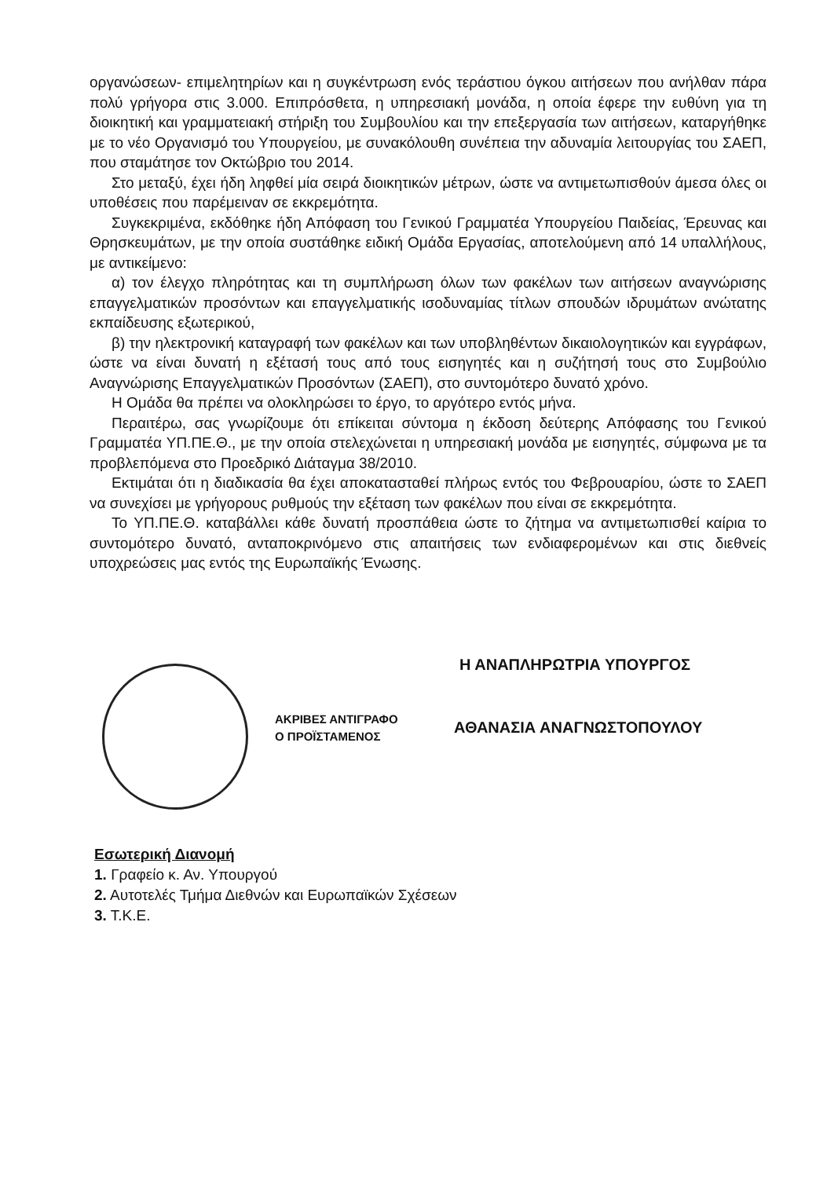οργανώσεων- επιμελητηρίων και η συγκέντρωση ενός τεράστιου όγκου αιτήσεων που ανήλθαν πάρα πολύ γρήγορα στις 3.000. Επιπρόσθετα, η υπηρεσιακή μονάδα, η οποία έφερε την ευθύνη για τη διοικητική και γραμματειακή στήριξη του Συμβουλίου και την επεξεργασία των αιτήσεων, καταργήθηκε με το νέο Οργανισμό του Υπουργείου, με συνακόλουθη συνέπεια την αδυναμία λειτουργίας του ΣΑΕΠ, που σταμάτησε τον Οκτώβριο του 2014.
Στο μεταξύ, έχει ήδη ληφθεί μία σειρά διοικητικών μέτρων, ώστε να αντιμετωπισθούν άμεσα όλες οι υποθέσεις που παρέμειναν σε εκκρεμότητα.
Συγκεκριμένα, εκδόθηκε ήδη Απόφαση του Γενικού Γραμματέα Υπουργείου Παιδείας, Έρευνας και Θρησκευμάτων, με την οποία συστάθηκε ειδική Ομάδα Εργασίας, αποτελούμενη από 14 υπαλλήλους, με αντικείμενο:
α) τον έλεγχο πληρότητας και τη συμπλήρωση όλων των φακέλων των αιτήσεων αναγνώρισης επαγγελματικών προσόντων και επαγγελματικής ισοδυναμίας τίτλων σπουδών ιδρυμάτων ανώτατης εκπαίδευσης εξωτερικού,
β) την ηλεκτρονική καταγραφή των φακέλων και των υποβληθέντων δικαιολογητικών και εγγράφων, ώστε να είναι δυνατή η εξέτασή τους από τους εισηγητές και η συζήτησή τους στο Συμβούλιο Αναγνώρισης Επαγγελματικών Προσόντων (ΣΑΕΠ), στο συντομότερο δυνατό χρόνο.
Η Ομάδα θα πρέπει να ολοκληρώσει το έργο, το αργότερο εντός μήνα.
Περαιτέρω, σας γνωρίζουμε ότι επίκειται σύντομα η έκδοση δεύτερης Απόφασης του Γενικού Γραμματέα ΥΠ.ΠΕ.Θ., με την οποία στελεχώνεται η υπηρεσιακή μονάδα με εισηγητές, σύμφωνα με τα προβλεπόμενα στο Προεδρικό Διάταγμα 38/2010.
Εκτιμάται ότι η διαδικασία θα έχει αποκατασταθεί πλήρως εντός του Φεβρουαρίου, ώστε το ΣΑΕΠ να συνεχίσει με γρήγορους ρυθμούς την εξέταση των φακέλων που είναι σε εκκρεμότητα.
Το ΥΠ.ΠΕ.Θ. καταβάλλει κάθε δυνατή προσπάθεια ώστε το ζήτημα να αντιμετωπισθεί καίρια το συντομότερο δυνατό, ανταποκρινόμενο στις απαιτήσεις των ενδιαφερομένων και στις διεθνείς υποχρεώσεις μας εντός της Ευρωπαϊκής Ένωσης.
ΑΚΡΙΒΕΣ ΑΝΤΙΓΡΑΦΟ
Ο ΠΡΟΪΣΤΑΜΕΝΟΣ
Η ΑΝΑΠΛΗΡΩΤΡΙΑ ΥΠΟΥΡΓΟΣ
ΑΘΑΝΑΣΙΑ ΑΝΑΓΝΩΣΤΟΠΟΥΛΟΥ
Εσωτερική Διανομή
1. Γραφείο κ. Αν. Υπουργού
2. Αυτοτελές Τμήμα Διεθνών και Ευρωπαϊκών Σχέσεων
3. Τ.Κ.Ε.